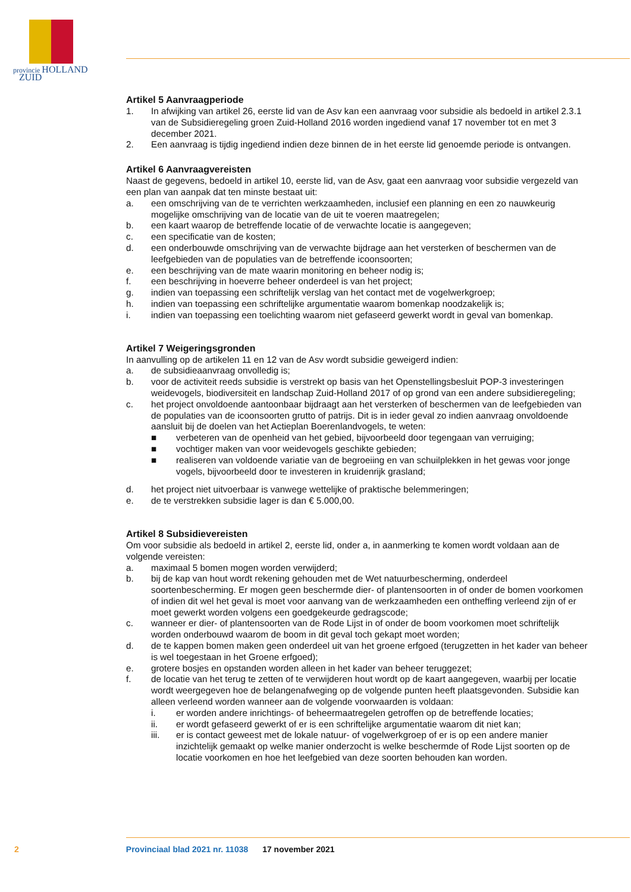provincie HOLLAND
ZUID
Artikel 5 Aanvraagperiode
1. In afwijking van artikel 26, eerste lid van de Asv kan een aanvraag voor subsidie als bedoeld in artikel 2.3.1 van de Subsidieregeling groen Zuid-Holland 2016 worden ingediend vanaf 17 november tot en met 3 december 2021.
2. Een aanvraag is tijdig ingediend indien deze binnen de in het eerste lid genoemde periode is ontvangen.
Artikel 6 Aanvraagvereisten
Naast de gegevens, bedoeld in artikel 10, eerste lid, van de Asv, gaat een aanvraag voor subsidie vergezeld van een plan van aanpak dat ten minste bestaat uit:
a. een omschrijving van de te verrichten werkzaamheden, inclusief een planning en een zo nauwkeurig mogelijke omschrijving van de locatie van de uit te voeren maatregelen;
b. een kaart waarop de betreffende locatie of de verwachte locatie is aangegeven;
c. een specificatie van de kosten;
d. een onderbouwde omschrijving van de verwachte bijdrage aan het versterken of beschermen van de leefgebieden van de populaties van de betreffende icoonsoorten;
e. een beschrijving van de mate waarin monitoring en beheer nodig is;
f. een beschrijving in hoeverre beheer onderdeel is van het project;
g. indien van toepassing een schriftelijk verslag van het contact met de vogelwerkgroep;
h. indien van toepassing een schriftelijke argumentatie waarom bomenkap noodzakelijk is;
i. indien van toepassing een toelichting waarom niet gefaseerd gewerkt wordt in geval van bomenkap.
Artikel 7 Weigeringsgronden
In aanvulling op de artikelen 11 en 12 van de Asv wordt subsidie geweigerd indien:
a. de subsidieaanvraag onvolledig is;
b. voor de activiteit reeds subsidie is verstrekt op basis van het Openstellingsbesluit POP-3 investeringen weidevogels, biodiversiteit en landschap Zuid-Holland 2017 of op grond van een andere subsidieregeling;
c. het project onvoldoende aantoonbaar bijdraagt aan het versterken of beschermen van de leefgebieden van de populaties van de icoonsoorten grutto of patrijs. Dit is in ieder geval zo indien aanvraag onvoldoende aansluit bij de doelen van het Actieplan Boerenlandvogels, te weten:
■ verbeteren van de openheid van het gebied, bijvoorbeeld door tegengaan van verruiging;
■ vochtiger maken van voor weidevogels geschikte gebieden;
■ realiseren van voldoende variatie van de begroeiing en van schuilplekken in het gewas voor jonge vogels, bijvoorbeeld door te investeren in kruidenrijk grasland;
d. het project niet uitvoerbaar is vanwege wettelijke of praktische belemmeringen;
e. de te verstrekken subsidie lager is dan € 5.000,00.
Artikel 8 Subsidievereisten
Om voor subsidie als bedoeld in artikel 2, eerste lid, onder a, in aanmerking te komen wordt voldaan aan de volgende vereisten:
a. maximaal 5 bomen mogen worden verwijderd;
b. bij de kap van hout wordt rekening gehouden met de Wet natuurbescherming, onderdeel soortenbescherming. Er mogen geen beschermde dier- of plantensoorten in of onder de bomen voorkomen of indien dit wel het geval is moet voor aanvang van de werkzaamheden een ontheffing verleend zijn of er moet gewerkt worden volgens een goedgekeurde gedragscode;
c. wanneer er dier- of plantensoorten van de Rode Lijst in of onder de boom voorkomen moet schriftelijk worden onderbouwd waarom de boom in dit geval toch gekapt moet worden;
d. de te kappen bomen maken geen onderdeel uit van het groene erfgoed (terugzetten in het kader van beheer is wel toegestaan in het Groene erfgoed);
e. grotere bosjes en opstanden worden alleen in het kader van beheer teruggezet;
f. de locatie van het terug te zetten of te verwijderen hout wordt op de kaart aangegeven, waarbij per locatie wordt weergegeven hoe de belangenafweging op de volgende punten heeft plaatsgevonden. Subsidie kan alleen verleend worden wanneer aan de volgende voorwaarden is voldaan:
i. er worden andere inrichtings- of beheermaatregelen getroffen op de betreffende locaties;
ii. er wordt gefaseerd gewerkt of er is een schriftelijke argumentatie waarom dit niet kan;
iii. er is contact geweest met de lokale natuur- of vogelwerkgroep of er is op een andere manier inzichtelijk gemaakt op welke manier onderzocht is welke beschermde of Rode Lijst soorten op de locatie voorkomen en hoe het leefgebied van deze soorten behouden kan worden.
2 Provinciaal blad 2021 nr. 11038 17 november 2021